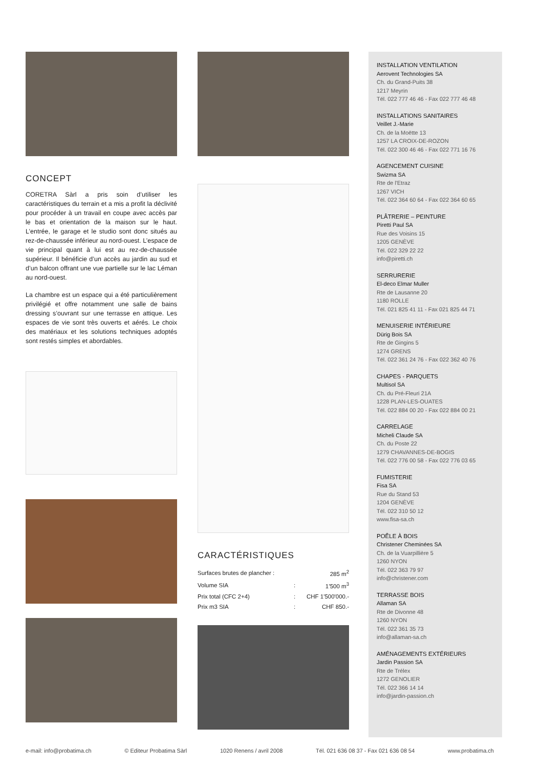CONCEPT
CORETRA Sàrl a pris soin d’utiliser les caractéristiques du terrain et a mis a profit la déclivité pour procéder à un travail en coupe avec accès par le bas et orientation de la maison sur le haut. L’entrée, le garage et le studio sont donc situés au rez-de-chaussée inférieur au nord-ouest. L’espace de vie principal quant à lui est au rez-de-chaussée supérieur. Il bénéficie d’un accès au jardin au sud et d’un balcon offrant une vue partielle sur le lac Léman au nord-ouest.
La chambre est un espace qui a été particulièrement privilégié et offre notamment une salle de bains dressing s’ouvrant sur une terrasse en attique. Les espaces de vie sont très ouverts et aérés. Le choix des matériaux et les solutions techniques adoptés sont restés simples et abordables.
CARACTÉRISTIQUES
| Surfaces brutes de plancher : | | 285 m<sup>2</sup> |
| Volume SIA | : | 1’500 m<sup>3</sup> |
| Prix total (CFC 2+4) | : | CHF 1'500'000.- |
| Prix m3 SIA | : | CHF 850.- |
INSTALLATION VENTILATION
Aerovent Technologies SA
Ch. du Grand-Puits 38
1217 Meyrin
Tél. 022 777 46 46 - Fax 022 777 46 48
INSTALLATIONS SANITAIRES
Veillet J.-Marie
Ch. de la Moëtte 13
1257 LA CROIX-DE-ROZON
Tél. 022 300 46 46 - Fax 022 771 16 76
AGENCEMENT CUISINE
Swizma SA
Rte de l'Etraz
1267 VICH
Tél. 022 364 60 64 - Fax 022 364 60 65
PLÂTRERIE – PEINTURE
Piretti Paul SA
Rue des Voisins 15
1205 GENÈVE
Tél. 022 329 22 22
info@piretti.ch
SERRURERIE
El-deco Elmar Muller
Rte de Lausanne 20
1180 ROLLE
Tél. 021 825 41 11 - Fax 021 825 44 71
MENUISERIE INTÉRIEURE
Dürig Bois SA
Rte de Gingins 5
1274 GRENS
Tél. 022 361 24 76 - Fax 022 362 40 76
CHAPES - PARQUETS
Multisol SA
Ch. du Pré-Fleuri 21A
1228 PLAN-LES-OUATES
Tél. 022 884 00 20 - Fax 022 884 00 21
CARRELAGE
Micheli Claude SA
Ch. du Poste 22
1279 CHAVANNES-DE-BOGIS
Tél. 022 776 00 58 - Fax 022 776 03 65
FUMISTERIE
Fisa SA
Rue du Stand 53
1204 GENÈVE
Tél. 022 310 50 12
www.fisa-sa.ch
POÊLE À BOIS
Christener Cheminées SA
Ch. de la Vuarpillière 5
1260 NYON
Tél. 022 363 79 97
info@christener.com
TERRASSE BOIS
Allaman SA
Rte de Divonne 48
1260 NYON
Tél. 022 361 35 73
info@allaman-sa.ch
AMÉNAGEMENTS EXTÉRIEURS
Jardin Passion SA
Rte de Trélex
1272 GENOLIER
Tél. 022 366 14 14
info@jardin-passion.ch
e-mail: info@probatima.ch © Editeur Probatima Sàrl 1020 Renens / avril 2008 Tél. 021 636 08 37 - Fax 021 636 08 54 www.probatima.ch